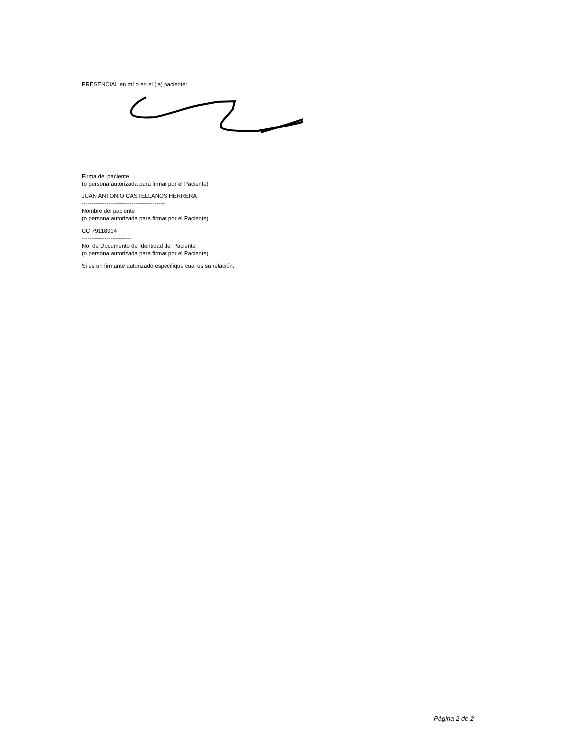PRESENCIAL en mí o en el (la) paciente:
Firma del paciente
(o persona autorizada para firmar por el Paciente)
JUAN ANTONIO CASTELLANOS HERRERA
--------------------------------------------
Nombre del paciente
(o persona autorizada para firmar por el Paciente)
CC 79118914
--------------------------
No. de Documento de Identidad del Paciente
(o persona autorizada para firmar por el Paciente)
Si es un firmante autorizado especifique cual es su relación:
Página 2 de 2